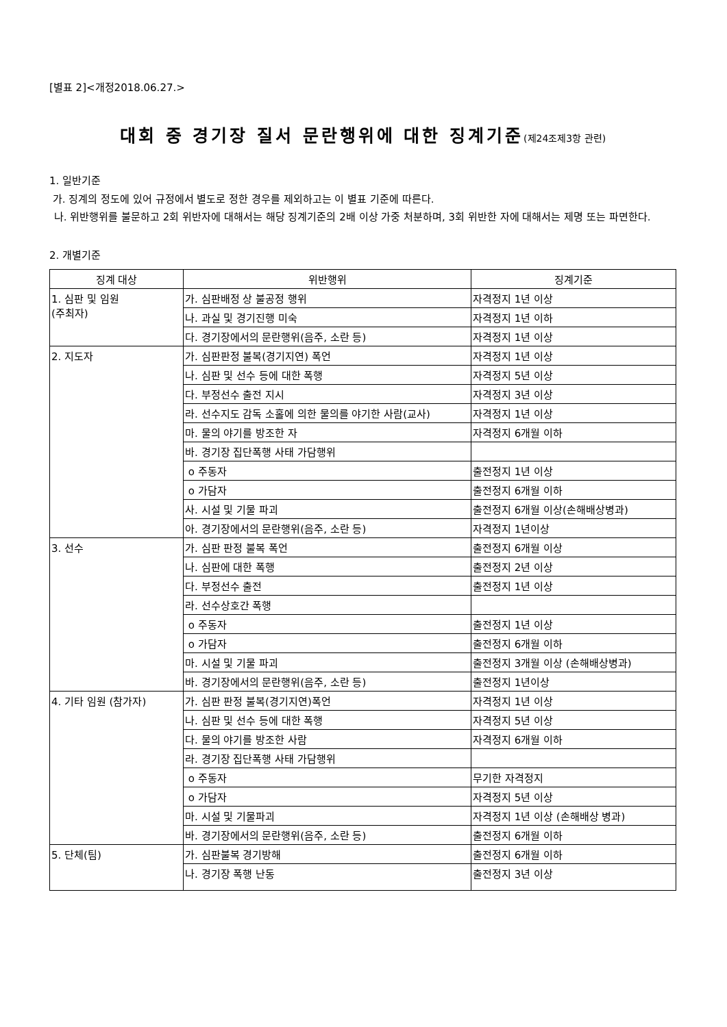[별표 2]<개정2018.06.27.>
대회 중 경기장 질서 문란행위에 대한 징계기준(제24조제3항 관련)
1. 일반기준
가. 징계의 정도에 있어 규정에서 별도로 정한 경우를 제외하고는 이 별표 기준에 따른다.
나. 위반행위를 불문하고 2회 위반자에 대해서는 해당 징계기준의 2배 이상 가중 처분하며, 3회 위반한 자에 대해서는 제명 또는 파면한다.
2. 개별기준
| 징계 대상 | 위반행위 | 징계기준 |
| --- | --- | --- |
| 1. 심판 및 임원 (주최자) | 가. 심판배정 상 불공정 행위 | 자격정지 1년 이상 |
| | 나. 과실 및 경기진행 미숙 | 자격정지 1년 이하 |
| | 다. 경기장에서의 문란행위(음주, 소란 등) | 자격정지 1년 이상 |
| 2. 지도자 | 가. 심판판정 불복(경기지연) 폭언 | 자격정지 1년 이상 |
| | 나. 심판 및 선수 등에 대한 폭행 | 자격정지 5년 이상 |
| | 다. 부정선수 출전 지시 | 자격정지 3년 이상 |
| | 라. 선수지도 감독 소홀에 의한 물의를 야기한 사람(교사) | 자격정지 1년 이상 |
| | 마. 물의 야기를 방조한 자 | 자격정지 6개월 이하 |
| | 바. 경기장 집단폭행 사태 가담행위 | |
| | o 주동자 | 출전정지 1년 이상 |
| | o 가담자 | 출전정지 6개월 이하 |
| | 사. 시설 및 기물 파괴 | 출전정지 6개월 이상(손해배상병과) |
| | 아. 경기장에서의 문란행위(음주, 소란 등) | 자격정지 1년이상 |
| 3. 선수 | 가. 심판 판정 불복 폭언 | 출전정지 6개월 이상 |
| | 나. 심판에 대한 폭행 | 출전정지 2년 이상 |
| | 다. 부정선수 출전 | 출전정지 1년 이상 |
| | 라. 선수상호간 폭행 | |
| | o 주동자 | 출전정지 1년 이상 |
| | o 가담자 | 출전정지 6개월 이하 |
| | 마. 시설 및 기물 파괴 | 출전정지 3개월 이상 (손해배상병과) |
| | 바. 경기장에서의 문란행위(음주, 소란 등) | 출전정지 1년이상 |
| 4. 기타 임원 (참가자) | 가. 심판 판정 불복(경기지연)폭언 | 자격정지 1년 이상 |
| | 나. 심판 및 선수 등에 대한 폭행 | 자격정지 5년 이상 |
| | 다. 물의 야기를 방조한 사람 | 자격정지 6개월 이하 |
| | 라. 경기장 집단폭행 사태 가담행위 | |
| | o 주동자 | 무기한 자격정지 |
| | o 가담자 | 자격정지 5년 이상 |
| | 마. 시설 및 기물파괴 | 자격정지 1년 이상 (손해배상 병과) |
| | 바. 경기장에서의 문란행위(음주, 소란 등) | 출전정지 6개월 이하 |
| 5. 단체(팀) | 가. 심판불복 경기방해 | 출전정지 6개월 이하 |
| | 나. 경기장 폭행 난동 | 출전정지 3년 이상 |